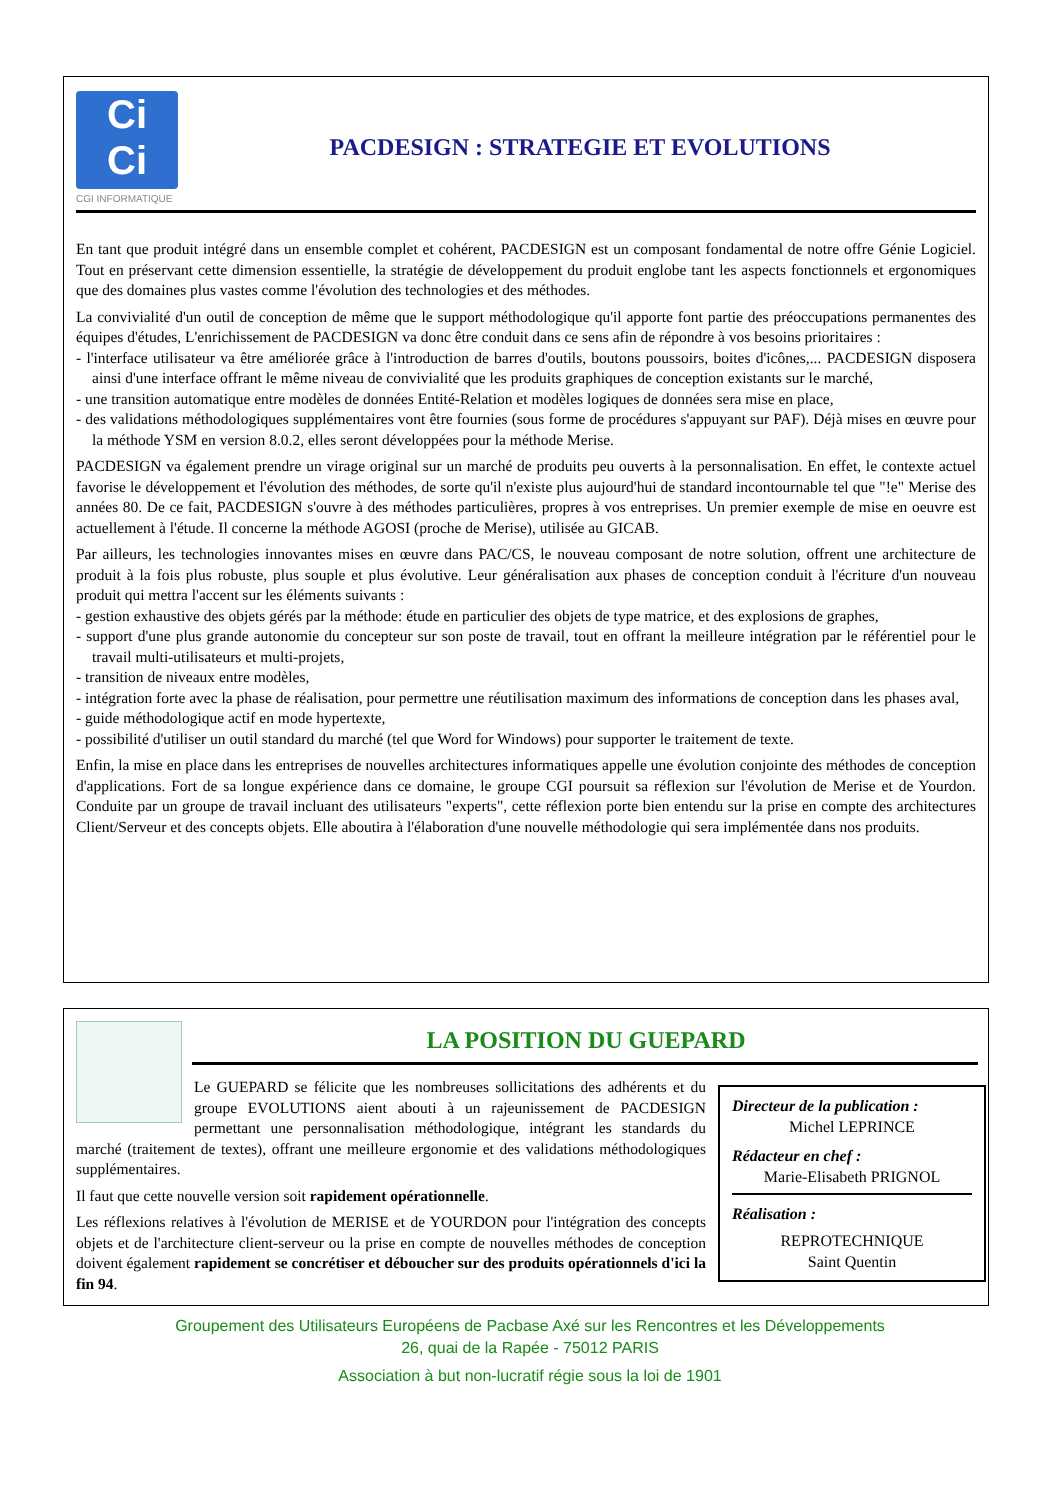Ci
Ci
CGI INFORMATIQUE
PACDESIGN : STRATEGIE ET EVOLUTIONS
En tant que produit intégré dans un ensemble complet et cohérent, PACDESIGN est un composant fondamental de notre offre Génie Logiciel. Tout en préservant cette dimension essentielle, la stratégie de développement du produit englobe tant les aspects fonctionnels et ergonomiques que des domaines plus vastes comme l'évolution des technologies et des méthodes.
La convivialité d'un outil de conception de même que le support méthodologique qu'il apporte font partie des préoccupations permanentes des équipes d'études, L'enrichissement de PACDESIGN va donc être conduit dans ce sens afin de répondre à vos besoins prioritaires :
- l'interface utilisateur va être améliorée grâce à l'introduction de barres d'outils, boutons poussoirs, boites d'icônes,... PACDESIGN disposera ainsi d'une interface offrant le même niveau de convivialité que les produits graphiques de conception existants sur le marché,
- une transition automatique entre modèles de données Entité-Relation et modèles logiques de données sera mise en place,
- des validations méthodologiques supplémentaires vont être fournies (sous forme de procédures s'appuyant sur PAF). Déjà mises en œuvre pour la méthode YSM en version 8.0.2, elles seront développées pour la méthode Merise.
PACDESIGN va également prendre un virage original sur un marché de produits peu ouverts à la personnalisation. En effet, le contexte actuel favorise le développement et l'évolution des méthodes, de sorte qu'il n'existe plus aujourd'hui de standard incontournable tel que "!e" Merise des années 80. De ce fait, PACDESIGN s'ouvre à des méthodes particulières, propres à vos entreprises. Un premier exemple de mise en oeuvre est actuellement à l'étude. Il concerne la méthode AGOSI (proche de Merise), utilisée au GICAB.
Par ailleurs, les technologies innovantes mises en œuvre dans PAC/CS, le nouveau composant de notre solution, offrent une architecture de produit à la fois plus robuste, plus souple et plus évolutive. Leur généralisation aux phases de conception conduit à l'écriture d'un nouveau produit qui mettra l'accent sur les éléments suivants :
- gestion exhaustive des objets gérés par la méthode: étude en particulier des objets de type matrice, et des explosions de graphes,
- support d'une plus grande autonomie du concepteur sur son poste de travail, tout en offrant la meilleure intégration par le référentiel pour le travail multi-utilisateurs et multi-projets,
- transition de niveaux entre modèles,
- intégration forte avec la phase de réalisation, pour permettre une réutilisation maximum des informations de conception dans les phases aval,
- guide méthodologique actif en mode hypertexte,
- possibilité d'utiliser un outil standard du marché (tel que Word for Windows) pour supporter le traitement de texte.
Enfin, la mise en place dans les entreprises de nouvelles architectures informatiques appelle une évolution conjointe des méthodes de conception d'applications. Fort de sa longue expérience dans ce domaine, le groupe CGI poursuit sa réflexion sur l'évolution de Merise et de Yourdon. Conduite par un groupe de travail incluant des utilisateurs "experts", cette réflexion porte bien entendu sur la prise en compte des architectures Client/Serveur et des concepts objets. Elle aboutira à l'élaboration d'une nouvelle méthodologie qui sera implémentée dans nos produits.
LA POSITION DU GUEPARD
Directeur de la publication :
Michel LEPRINCE
Rédacteur en chef :
Marie-Elisabeth PRIGNOL
Réalisation :
REPROTECHNIQUE
Saint Quentin
Le GUEPARD se félicite que les nombreuses sollicitations des adhérents et du groupe EVOLUTIONS aient abouti à un rajeunissement de PACDESIGN permettant une personnalisation méthodologique, intégrant les standards du marché (traitement de textes), offrant une meilleure ergonomie et des validations méthodologiques supplémentaires.
Il faut que cette nouvelle version soit rapidement opérationnelle.
Les réflexions relatives à l'évolution de MERISE et de YOURDON pour l'intégration des concepts objets et de l'architecture client-serveur ou la prise en compte de nouvelles méthodes de conception doivent également rapidement se concrétiser et déboucher sur des produits opérationnels d'ici la fin 94.
Groupement des Utilisateurs Européens de Pacbase Axé sur les Rencontres et les Développements
26, quai de la Rapée - 75012 PARIS
Association à but non-lucratif régie sous la loi de 1901